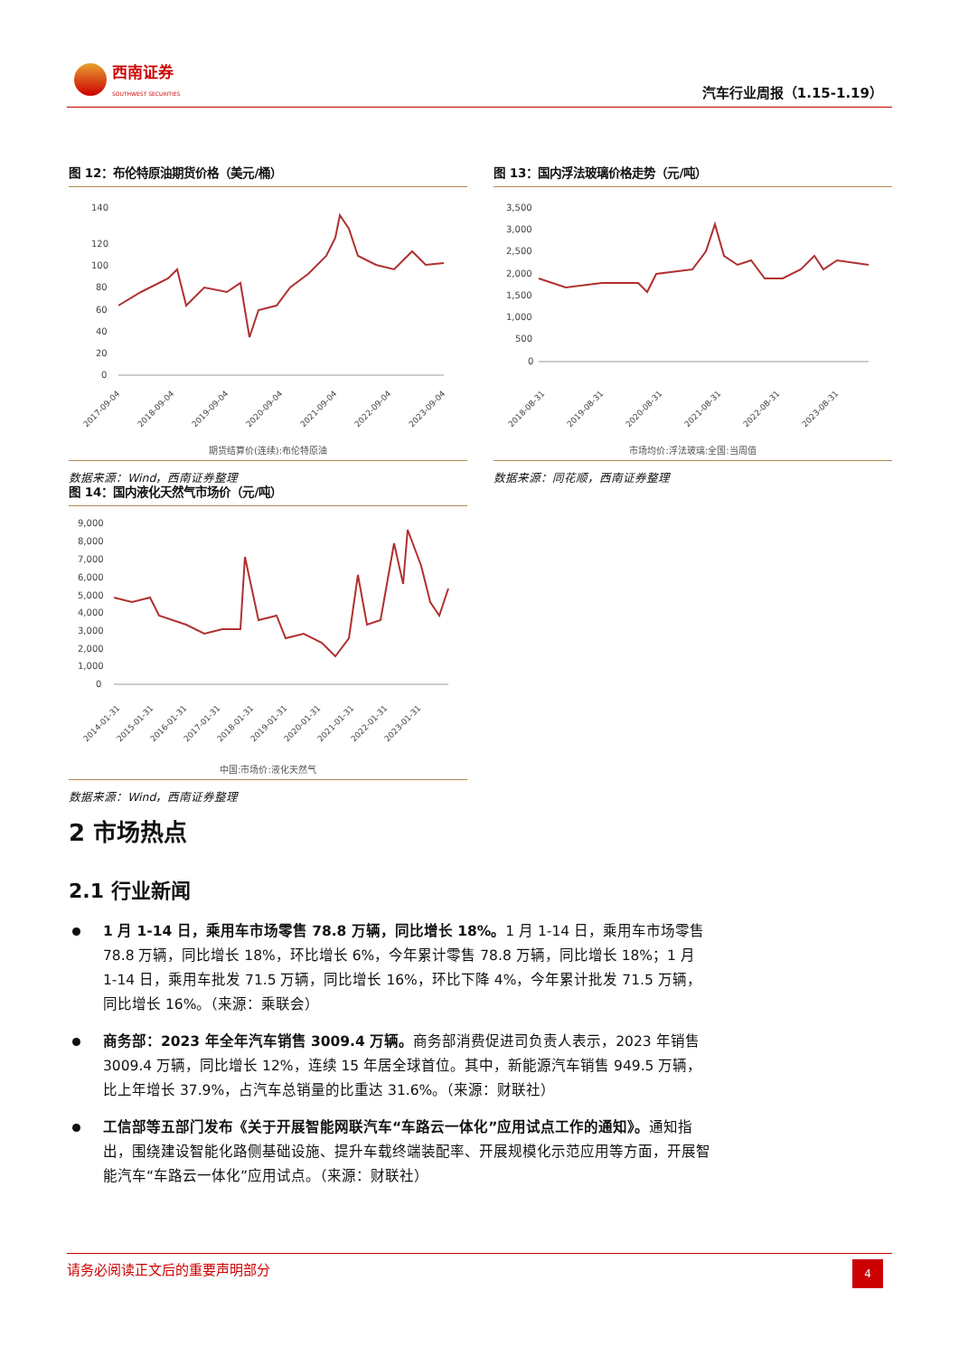西南证券
SOUTHWEST SECURITIES
汽车行业周报（1.15-1.19）
图 12：布伦特原油期货价格（美元/桶）
140
120
100
80
60
40
20
0
2017-09-04
2018-09-04
2019-09-04
2020-09-04
2021-09-04
2022-09-04
2023-09-04
期货结算价(连续):布伦特原油
数据来源：Wind，西南证券整理
图 13：国内浮法玻璃价格走势（元/吨）
3,500
3,000
2,500
2,000
1,500
1,000
500
0
2018-08-31
2019-08-31
2020-08-31
2021-08-31
2022-08-31
2023-08-31
市场均价:浮法玻璃:全国:当周值
数据来源：同花顺，西南证券整理
图 14：国内液化天然气市场价（元/吨）
9,000
8,000
7,000
6,000
5,000
4,000
3,000
2,000
1,000
0
2014-01-31
2015-01-31
2016-01-31
2017-01-31
2018-01-31
2019-01-31
2020-01-31
2021-01-31
2022-01-31
2023-01-31
中国:市场价:液化天然气
数据来源：Wind，西南证券整理
2 市场热点
2.1 行业新闻
1 月 1-14 日，乘用车市场零售 78.8 万辆，同比增长 18%。1 月 1-14 日，乘用车市场零售 78.8 万辆，同比增长 18%，环比增长 6%，今年累计零售 78.8 万辆，同比增长 18%；1 月 1-14 日，乘用车批发 71.5 万辆，同比增长 16%，环比下降 4%，今年累计批发 71.5 万辆，同比增长 16%。（来源：乘联会）
商务部：2023 年全年汽车销售 3009.4 万辆。商务部消费促进司负责人表示，2023 年销售 3009.4 万辆，同比增长 12%，连续 15 年居全球首位。其中，新能源汽车销售 949.5 万辆，比上年增长 37.9%，占汽车总销量的比重达 31.6%。（来源：财联社）
工信部等五部门发布《关于开展智能网联汽车“车路云一体化”应用试点工作的通知》。通知指出，围绕建设智能化路侧基础设施、提升车载终端装配率、开展规模化示范应用等方面，开展智能汽车“车路云一体化”应用试点。（来源：财联社）
请务必阅读正文后的重要声明部分
4